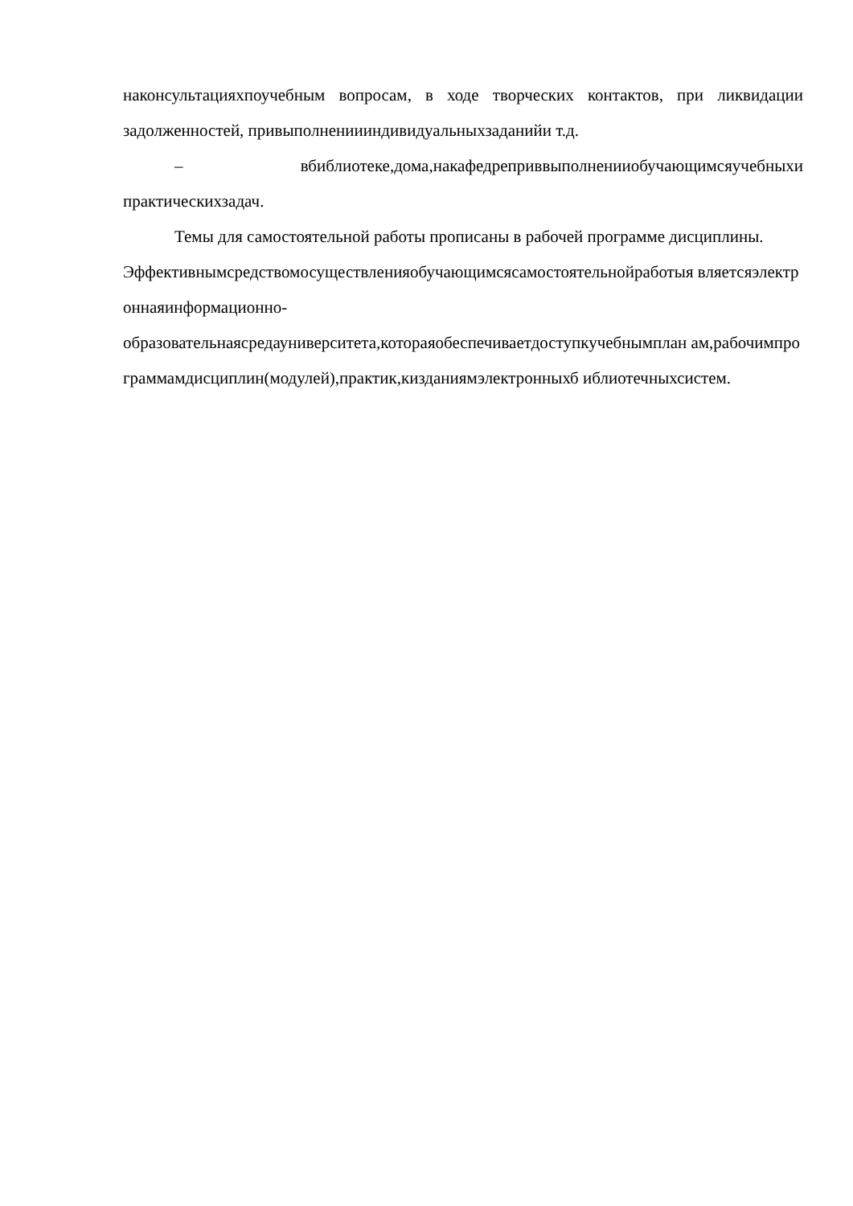наконсультацияхпоучебным вопросам, в ходе творческих контактов, при ликвидации задолженностей, привыполнениииндивидуальныхзаданийи т.д.
– вбиблиотеке,дома,накафедреприввыполненииобучающимсяучебныхи практическихзадач.
Темы для самостоятельной работы прописаны в рабочей программе дисциплины.
Эффективнымсредствомосуществленияобучающимсясамостоятельнойработыя вляетсяэлектроннаяинформационно-
образовательнаясредауниверситета,котораяобеспечиваетдоступкучебнымплан ам,рабочимпрограммамдисциплин(модулей),практик,кизданиямэлектронныхб иблиотечныхсистем.